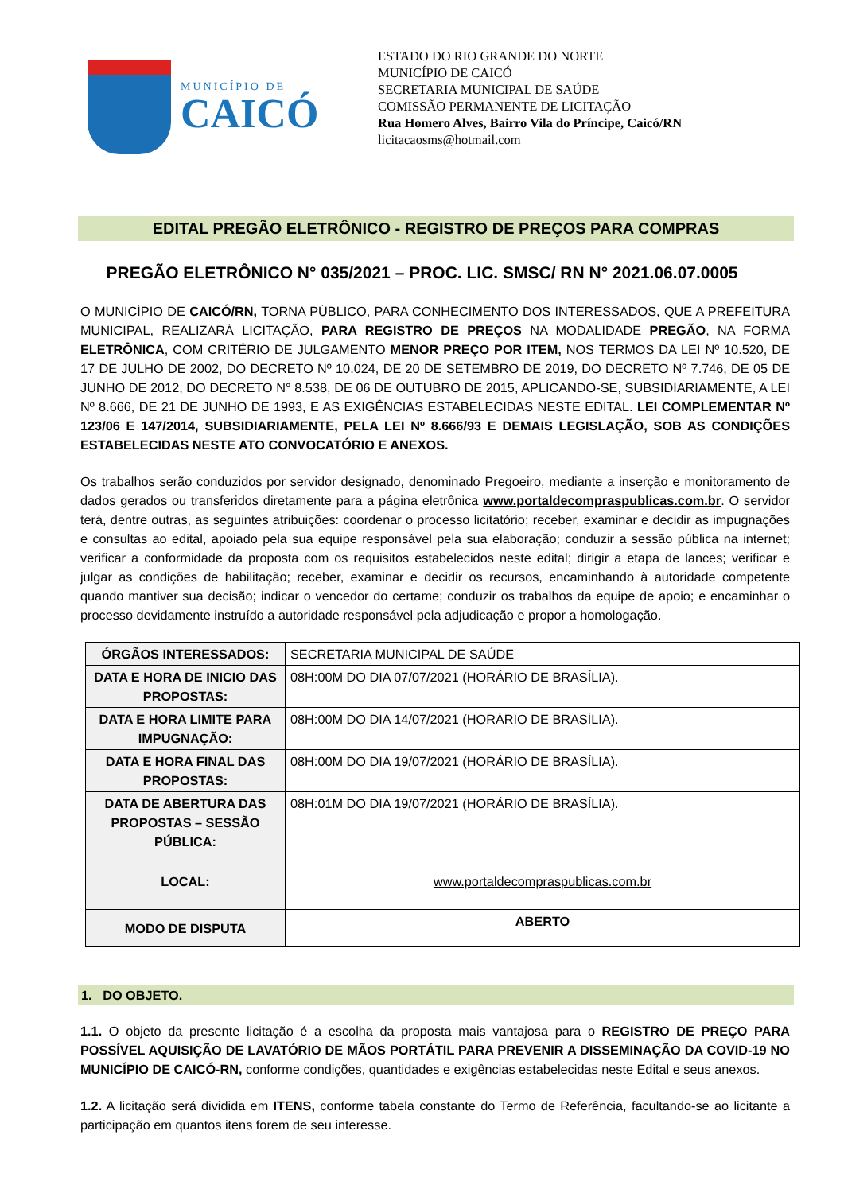MUNICÍPIO DE
CAICÓ
ESTADO DO RIO GRANDE DO NORTE
MUNICÍPIO DE CAICÓ
SECRETARIA MUNICIPAL DE SAÚDE
COMISSÃO PERMANENTE DE LICITAÇÃO
Rua Homero Alves, Bairro Vila do Príncipe, Caicó/RN
licitacaosms@hotmail.com
EDITAL PREGÃO ELETRÔNICO - REGISTRO DE PREÇOS PARA COMPRAS
PREGÃO ELETRÔNICO N° 035/2021 – PROC. LIC. SMSC/ RN N° 2021.06.07.0005
O MUNICÍPIO DE CAICÓ/RN, TORNA PÚBLICO, PARA CONHECIMENTO DOS INTERESSADOS, QUE A PREFEITURA MUNICIPAL, REALIZARÁ LICITAÇÃO, PARA REGISTRO DE PREÇOS NA MODALIDADE PREGÃO, NA FORMA ELETRÔNICA, COM CRITÉRIO DE JULGAMENTO MENOR PREÇO POR ITEM, NOS TERMOS DA LEI Nº 10.520, DE 17 DE JULHO DE 2002, DO DECRETO Nº 10.024, DE 20 DE SETEMBRO DE 2019, DO DECRETO Nº 7.746, DE 05 DE JUNHO DE 2012, DO DECRETO N° 8.538, DE 06 DE OUTUBRO DE 2015, APLICANDO-SE, SUBSIDIARIAMENTE, A LEI Nº 8.666, DE 21 DE JUNHO DE 1993, E AS EXIGÊNCIAS ESTABELECIDAS NESTE EDITAL. LEI COMPLEMENTAR Nº 123/06 E 147/2014, SUBSIDIARIAMENTE, PELA LEI Nº 8.666/93 E DEMAIS LEGISLAÇÃO, SOB AS CONDIÇÕES ESTABELECIDAS NESTE ATO CONVOCATÓRIO E ANEXOS.
Os trabalhos serão conduzidos por servidor designado, denominado Pregoeiro, mediante a inserção e monitoramento de dados gerados ou transferidos diretamente para a página eletrônica www.portaldecompraspublicas.com.br. O servidor terá, dentre outras, as seguintes atribuições: coordenar o processo licitatório; receber, examinar e decidir as impugnações e consultas ao edital, apoiado pela sua equipe responsável pela sua elaboração; conduzir a sessão pública na internet; verificar a conformidade da proposta com os requisitos estabelecidos neste edital; dirigir a etapa de lances; verificar e julgar as condições de habilitação; receber, examinar e decidir os recursos, encaminhando à autoridade competente quando mantiver sua decisão; indicar o vencedor do certame; conduzir os trabalhos da equipe de apoio; e encaminhar o processo devidamente instruído a autoridade responsável pela adjudicação e propor a homologação.
| ÓRGÃOS INTERESSADOS: | SECRETARIA MUNICIPAL DE SAÚDE |
| DATA E HORA DE INICIO DAS PROPOSTAS: | 08H:00M DO DIA 07/07/2021 (HORÁRIO DE BRASÍLIA). |
| DATA E HORA LIMITE PARA IMPUGNAÇÃO: | 08H:00M DO DIA 14/07/2021 (HORÁRIO DE BRASÍLIA). |
| DATA E HORA FINAL DAS PROPOSTAS: | 08H:00M DO DIA 19/07/2021 (HORÁRIO DE BRASÍLIA). |
| DATA DE ABERTURA DAS PROPOSTAS – SESSÃO PÚBLICA: | 08H:01M DO DIA 19/07/2021 (HORÁRIO DE BRASÍLIA). |
| LOCAL: | www.portaldecompraspublicas.com.br |
| MODO DE DISPUTA | ABERTO |
1. DO OBJETO.
1.1. O objeto da presente licitação é a escolha da proposta mais vantajosa para o REGISTRO DE PREÇO PARA POSSÍVEL AQUISIÇÃO DE LAVATÓRIO DE MÃOS PORTÁTIL PARA PREVENIR A DISSEMINAÇÃO DA COVID-19 NO MUNICÍPIO DE CAICÓ-RN, conforme condições, quantidades e exigências estabelecidas neste Edital e seus anexos.
1.2. A licitação será dividida em ITENS, conforme tabela constante do Termo de Referência, facultando-se ao licitante a participação em quantos itens forem de seu interesse.